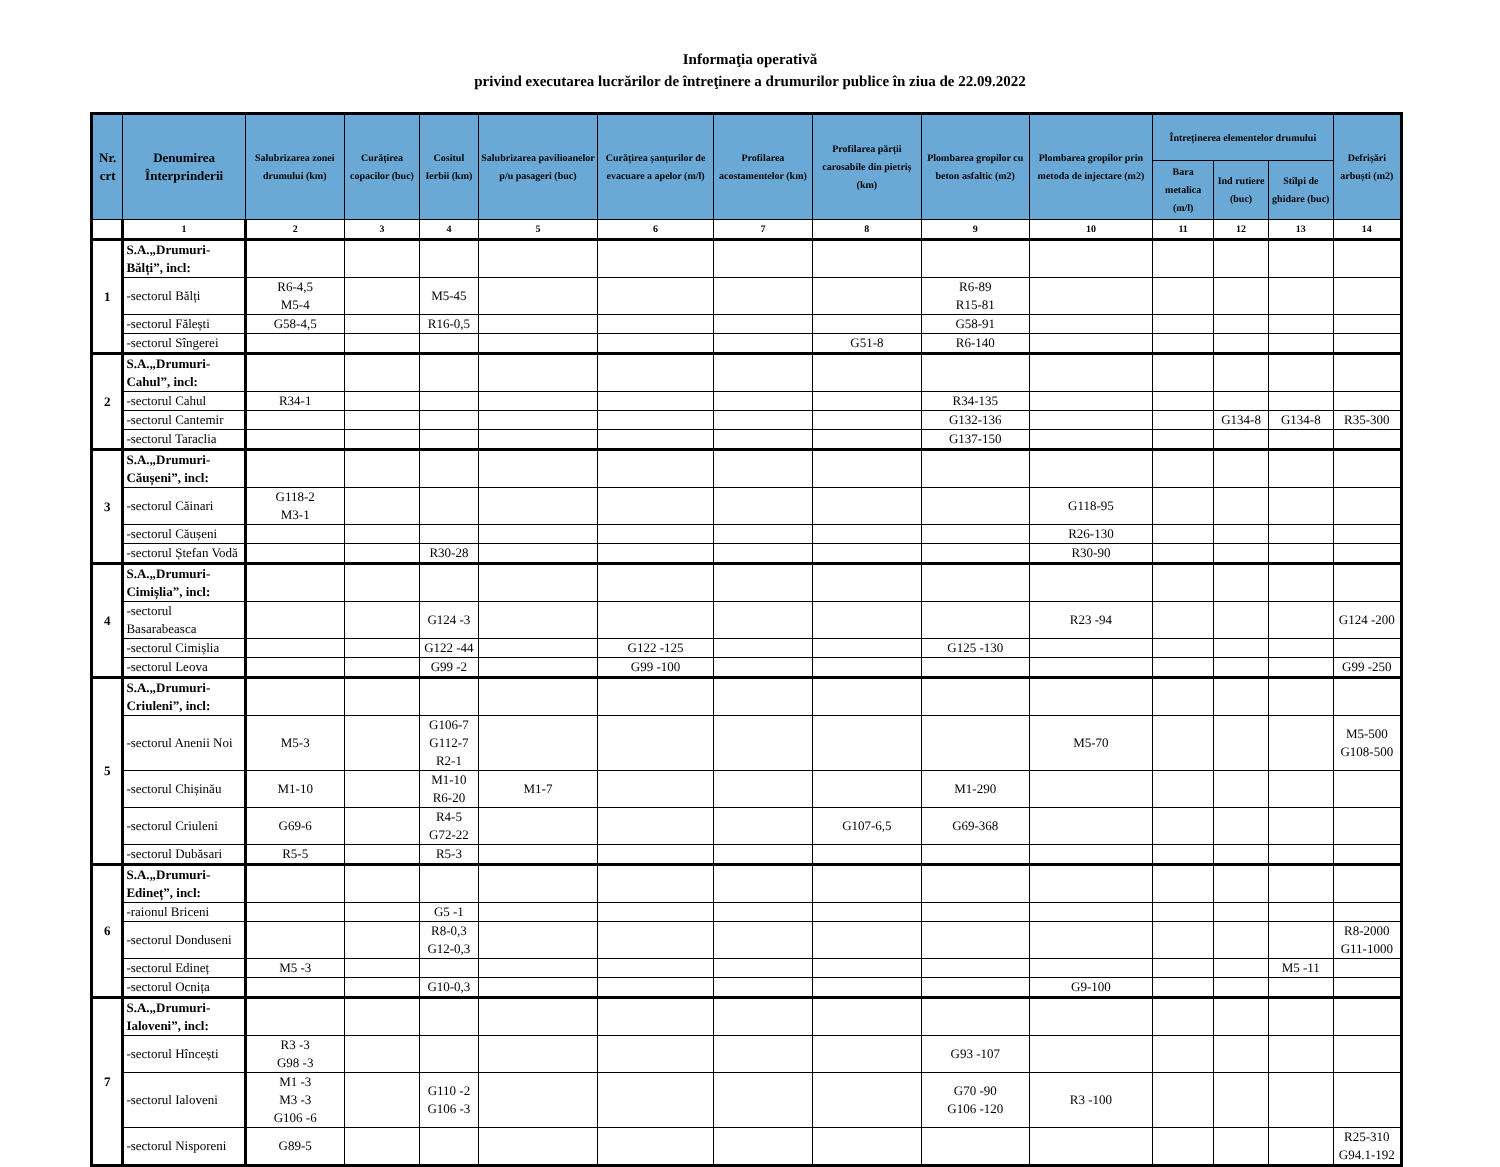Informaţia operativă
privind executarea lucrărilor de întreţinere a drumurilor publice în ziua de 22.09.2022
| Nr. crt | Denumirea Înterprinderii | Salubrizarea zonei drumului (km) | Curățirea copacilor (buc) | Cositul Ierbii (km) | Salubrizarea pavilioanelor p/u pasageri (buc) | Curățirea șanțurilor de evacuare a apelor (m/l) | Profilarea acostamentelor (km) | Profilarea părții carosabile din pietriș (km) | Plombarea gropilor cu beton asfaltic (m2) | Plombarea gropilor prin metoda de injectare (m2) | Întreținerea elementelor drumului | | | Defrișări arbuști (m2) |
| --- | --- | --- | --- | --- | --- | --- | --- | --- | --- | --- | --- | --- | --- | --- |
| | | | | | | | | | | | Bara metalica (m/l) | Ind rutiere (buc) | Stîlpi de ghidare (buc) | |
| | 1 | 2 | 3 | 4 | 5 | 6 | 7 | 8 | 9 | 10 | 11 | 12 | 13 | 14 |
| 1 | S.A.„Drumuri-Bălți”, incl: | | | | | | | | | | | | | |
| | -sectorul Bălți | R6-4,5 M5-4 | | M5-45 | | | | | R6-89 R15-81 | | | | | |
| | -sectorul Fălești | G58-4,5 | | R16-0,5 | | | | | G58-91 | | | | | |
| | -sectorul Sîngerei | | | | | | | G51-8 | R6-140 | | | | | |
| 2 | S.A.„Drumuri-Cahul”, incl: | | | | | | | | | | | | | |
| | -sectorul Cahul | R34-1 | | | | | | | R34-135 | | | | | |
| | -sectorul Cantemir | | | | | | | | G132-136 | | | G134-8 | G134-8 | R35-300 |
| | -sectorul Taraclia | | | | | | | | G137-150 | | | | | |
| 3 | S.A.„Drumuri-Căușeni”, incl: | | | | | | | | | | | | | |
| | -sectorul Căinari | G118-2 M3-1 | | | | | | | | G118-95 | | | | |
| | -sectorul Căușeni | | | | | | | | | R26-130 | | | | |
| | -sectorul Ștefan Vodă | | | R30-28 | | | | | | R30-90 | | | | |
| 4 | S.A.„Drumuri-Cimișlia”, incl: | | | | | | | | | | | | | |
| | -sectorul Basarabeasca | | | G124 -3 | | | | | | R23 -94 | | | | G124 -200 |
| | -sectorul Cimișlia | | | G122 -44 | | G122 -125 | | | G125 -130 | | | | | |
| | -sectorul Leova | | | G99 -2 | | G99 -100 | | | | | | | | G99 -250 |
| 5 | S.A.„Drumuri-Criuleni”, incl: | | | | | | | | | | | | | |
| | -sectorul Anenii Noi | M5-3 | | G106-7 G112-7 R2-1 | | | | | | M5-70 | | | | M5-500 G108-500 |
| | -sectorul Chișinău | M1-10 | | M1-10 R6-20 | M1-7 | | | | M1-290 | | | | | |
| | -sectorul Criuleni | G69-6 | | R4-5 G72-22 | | | | G107-6,5 | G69-368 | | | | | |
| | -sectorul Dubăsari | R5-5 | | R5-3 | | | | | | | | | | |
| 6 | S.A.„Drumuri-Edineț”, incl: | | | | | | | | | | | | | |
| | -raionul Briceni | | | G5 -1 | | | | | | | | | | |
| | -sectorul Donduseni | | | R8-0,3 G12-0,3 | | | | | | | | | | R8-2000 G11-1000 |
| | -sectorul Edineț | M5 -3 | | | | | | | | | | | M5 -11 | |
| | -sectorul Ocnița | | | G10-0,3 | | | | | | G9-100 | | | | |
| 7 | S.A.„Drumuri-Ialoveni”, incl: | | | | | | | | | | | | | |
| | -sectorul Hîncești | R3 -3 G98 -3 | | | | | | | G93 -107 | | | | | |
| | -sectorul Ialoveni | M1 -3 M3 -3 G106 -6 | | G110 -2 G106 -3 | | | | | G70 -90 G106 -120 | R3 -100 | | | | |
| | -sectorul Nisporeni | G89-5 | | | | | | | | | | | | R25-310 G94.1-192 |